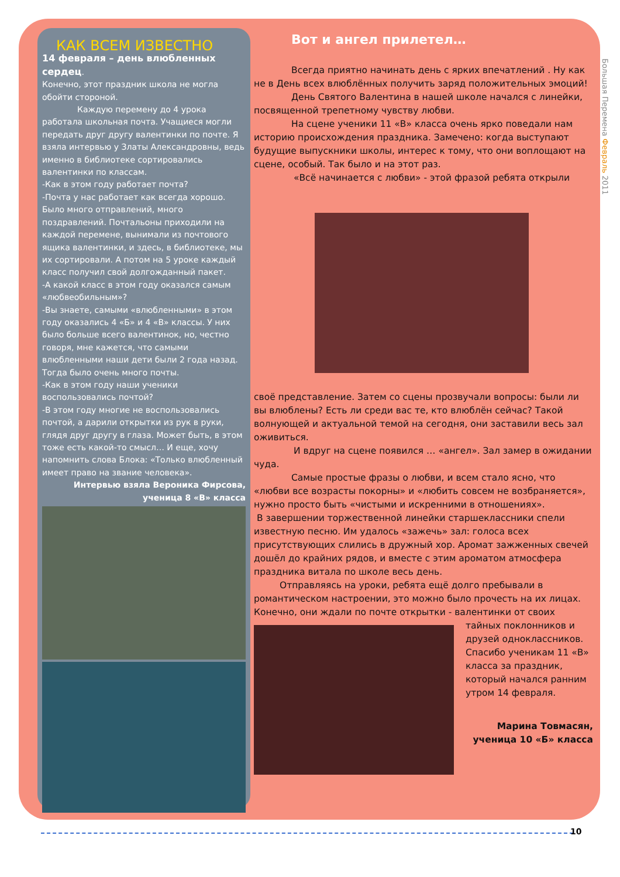Большая Перемена Февраль 2011
КАК ВСЕМ ИЗВЕСТНО
14 февраля – день влюбленных сердец.
Конечно, этот праздник школа не могла обойти стороной.
Каждую перемену до 4 урока работала школьная почта. Учащиеся могли передать друг другу валентинки по почте. Я взяла интервью у Златы Александровны, ведь именно в библиотеке сортировались валентинки по классам.
-Как в этом году работает почта?
-Почта у нас работает как всегда хорошо. Было много отправлений, много поздравлений. Почтальоны приходили на каждой перемене, вынимали из почтового ящика валентинки, и здесь, в библиотеке, мы их сортировали. А потом на 5 уроке каждый класс получил свой долгожданный пакет.
-А какой класс в этом году оказался самым «любвеобильным»?
-Вы знаете, самыми «влюбленными» в этом году оказались 4 «Б» и 4 «В» классы. У них было больше всего валентинок, но, честно говоря, мне кажется, что самыми влюбленными наши дети были 2 года назад. Тогда было очень много почты.
-Как в этом году наши ученики воспользовались почтой?
-В этом году многие не воспользовались почтой, а дарили открытки из рук в руки, глядя друг другу в глаза. Может быть, в этом тоже есть какой-то смысл… И еще, хочу напомнить слова Блока: «Только влюбленный имеет право на звание человека».
Интервью взяла Вероника Фирсова, ученица 8 «В» класса
Вот и ангел прилетел…
Всегда приятно начинать день с ярких впечатлений . Ну как не в День всех влюблённых получить заряд положительных эмоций!
День Святого Валентина в нашей школе начался с линейки, посвященной трепетному чувству любви.
На сцене ученики 11 «В» класса очень ярко поведали нам историю происхождения праздника. Замечено: когда выступают будущие выпускники школы, интерес к тому, что они воплощают на сцене, особый. Так было и на этот раз.
«Всё начинается с любви» - этой фразой ребята открыли
своё представление. Затем со сцены прозвучали вопросы: были ли вы влюблены? Есть ли среди вас те, кто влюблён сейчас? Такой волнующей и актуальной темой на сегодня, они заставили весь зал оживиться.
И вдруг на сцене появился … «ангел». Зал замер в ожидании чуда.
Самые простые фразы о любви, и всем стало ясно, что «любви все возрасты покорны» и «любить совсем не возбраняется», нужно просто быть «чистыми и искренними в отношениях».
В завершении торжественной линейки старшеклассники спели известную песню. Им удалось «зажечь» зал: голоса всех присутствующих слились в дружный хор. Аромат зажженных свечей дошёл до крайних рядов, и вместе с этим ароматом атмосфера праздника витала по школе весь день.
Отправляясь на уроки, ребята ещё долго пребывали в романтическом настроении, это можно было прочесть на их лицах. Конечно, они ждали по почте открытки - валентинки от своих
тайных поклонников и друзей одноклассников. Спасибо ученикам 11 «В» класса за праздник, который начался ранним утром 14 февраля.
Марина Товмасян, ученица 10 «Б» класса
10